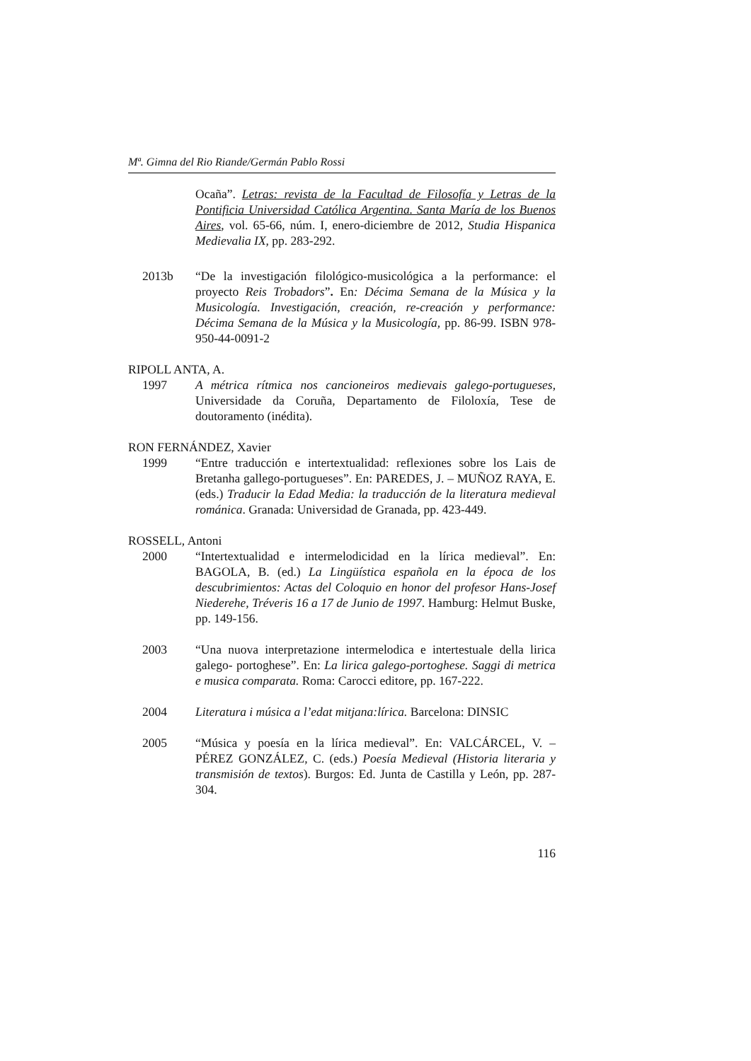Mª. Gimna del Rio Riande/Germán Pablo Rossi
Ocaña”. Letras: revista de la Facultad de Filosofía y Letras de la Pontificia Universidad Católica Argentina. Santa María de los Buenos Aires, vol. 65-66, núm. I, enero-diciembre de 2012, Studia Hispanica Medievalia IX, pp. 283-292.
2013b “De la investigación filológico-musicológica a la performance: el proyecto Reis Trobadors”. En: Décima Semana de la Música y la Musicología. Investigación, creación, re-creación y performance: Décima Semana de la Música y la Musicología, pp. 86-99. ISBN 978-950-44-0091-2
RIPOLL ANTA, A.
1997 A métrica rítmica nos cancioneiros medievais galego-portugueses, Universidade da Coruña, Departamento de Filoloxía, Tese de doutoramento (inédita).
RON FERNÁNDEZ, Xavier
1999 “Entre traducción e intertextualidad: reflexiones sobre los Lais de Bretanha gallego-portugueses”. En: PAREDES, J. – MUÑOZ RAYA, E. (eds.) Traducir la Edad Media: la traducción de la literatura medieval románica. Granada: Universidad de Granada, pp. 423-449.
ROSSELL, Antoni
2000 “Intertextualidad e intermelodicidad en la lírica medieval”. En: BAGOLA, B. (ed.) La Lingüística española en la época de los descubrimientos: Actas del Coloquio en honor del profesor Hans-Josef Niederehe, Tréveris 16 a 17 de Junio de 1997. Hamburg: Helmut Buske, pp. 149-156.
2003 “Una nuova interpretazione intermelodica e intertestuale della lirica galego- portoghese”. En: La lirica galego-portoghese. Saggi di metrica e musica comparata. Roma: Carocci editore, pp. 167-222.
2004 Literatura i música a l’edat mitjana:lírica. Barcelona: DINSIC
2005 “Música y poesía en la lírica medieval”. En: VALCÁRCEL, V. – PÉREZ GONZÁLEZ, C. (eds.) Poesía Medieval (Historia literaria y transmisión de textos). Burgos: Ed. Junta de Castilla y León, pp. 287-304.
116